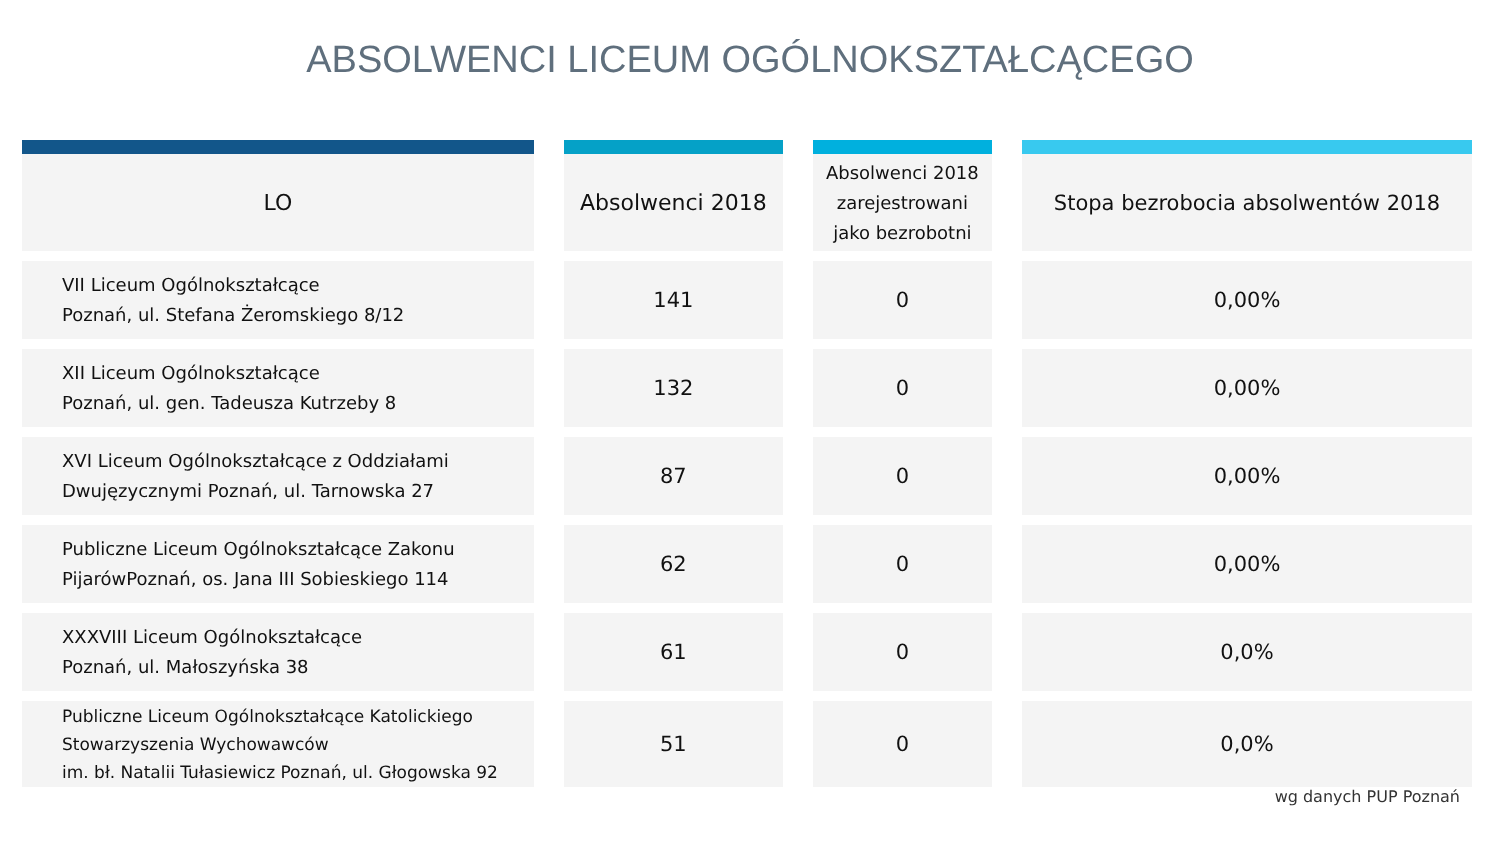ABSOLWENCI LICEUM OGÓLNOKSZTAŁCĄCEGO
| LO | Absolwenci 2018 | Absolwenci 2018 zarejestrowani jako bezrobotni | Stopa bezrobocia absolwentów 2018 |
| --- | --- | --- | --- |
| VII Liceum Ogólnokształcące Poznań, ul. Stefana Żeromskiego 8/12 | 141 | 0 | 0,00% |
| XII Liceum Ogólnokształcące Poznań, ul. gen. Tadeusza Kutrzeby 8 | 132 | 0 | 0,00% |
| XVI Liceum Ogólnokształcące z Oddziałami Dwujęzycznymi Poznań, ul. Tarnowska 27 | 87 | 0 | 0,00% |
| Publiczne Liceum Ogólnokształcące Zakonu PijarówPoznań, os. Jana III Sobieskiego 114 | 62 | 0 | 0,00% |
| XXXVIII Liceum Ogólnokształcące Poznań, ul. Małoszyńska 38 | 61 | 0 | 0,0% |
| Publiczne Liceum Ogólnokształcące Katolickiego Stowarzyszenia Wychowawców im. bł. Natalii Tułasiewicz Poznań, ul. Głogowska 92 | 51 | 0 | 0,0% |
wg danych PUP Poznań